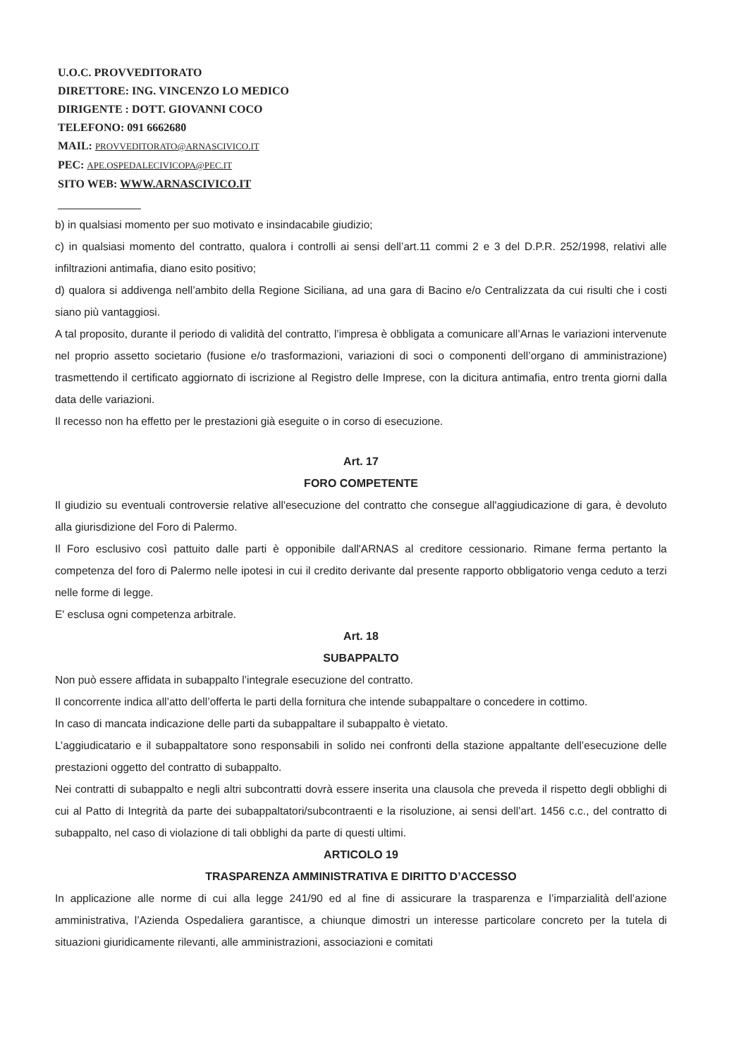U.O.C. PROVVEDITORATO
DIRETTORE: ING. VINCENZO LO MEDICO
DIRIGENTE : DOTT. GIOVANNI COCO
TELEFONO: 091 6662680
MAIL: PROVVEDITORATO@ARNASCIVICO.IT
PEC: APE.OSPEDALECIVICOPA@PEC.IT
SITO WEB: WWW.ARNASCIVICO.IT
b) in qualsiasi momento per suo motivato e insindacabile giudizio;
c) in qualsiasi momento del contratto, qualora i controlli ai sensi dell’art.11 commi 2 e 3 del D.P.R. 252/1998, relativi alle infiltrazioni antimafia, diano esito positivo;
d) qualora si addivenga nell’ambito della Regione Siciliana, ad una gara di Bacino e/o Centralizzata da cui risulti che i costi siano più vantaggiosi.
A tal proposito, durante il periodo di validità del contratto, l’impresa è obbligata a comunicare all’Arnas le variazioni intervenute nel proprio assetto societario (fusione e/o trasformazioni, variazioni di soci o componenti dell’organo di amministrazione) trasmettendo il certificato aggiornato di iscrizione al Registro delle Imprese, con la dicitura antimafia, entro trenta giorni dalla data delle variazioni.
Il recesso non ha effetto per le prestazioni già eseguite o in corso di esecuzione.
Art. 17
FORO COMPETENTE
Il giudizio su eventuali controversie relative all'esecuzione del contratto che consegue all'aggiudicazione di gara, è devoluto alla giurisdizione del Foro di Palermo.
Il Foro esclusivo così pattuito dalle parti è opponibile dall'ARNAS al creditore cessionario. Rimane ferma pertanto la competenza del foro di Palermo nelle ipotesi in cui il credito derivante dal presente rapporto obbligatorio venga ceduto a terzi nelle forme di legge.
E' esclusa ogni competenza arbitrale.
Art. 18
SUBAPPALTO
Non può essere affidata in subappalto l’integrale esecuzione del contratto.
Il concorrente indica all’atto dell’offerta le parti della fornitura che intende subappaltare o concedere in cottimo.
In caso di mancata indicazione delle parti da subappaltare il subappalto è vietato.
L’aggiudicatario e il subappaltatore sono responsabili in solido nei confronti della stazione appaltante dell’esecuzione delle prestazioni oggetto del contratto di subappalto.
Nei contratti di subappalto e negli altri subcontratti dovrà essere inserita una clausola che preveda il rispetto degli obblighi di cui al Patto di Integrità da parte dei subappaltatori/subcontraenti e la risoluzione, ai sensi dell’art. 1456 c.c., del contratto di subappalto, nel caso di violazione di tali obblighi da parte di questi ultimi.
ARTICOLO 19
TRASPARENZA AMMINISTRATIVA E DIRITTO D’ACCESSO
In applicazione alle norme di cui alla legge 241/90 ed al fine di assicurare la trasparenza e l’imparzialità dell’azione amministrativa, l’Azienda Ospedaliera garantisce, a chiunque dimostri un interesse particolare concreto per la tutela di situazioni giuridicamente rilevanti, alle amministrazioni, associazioni e comitati